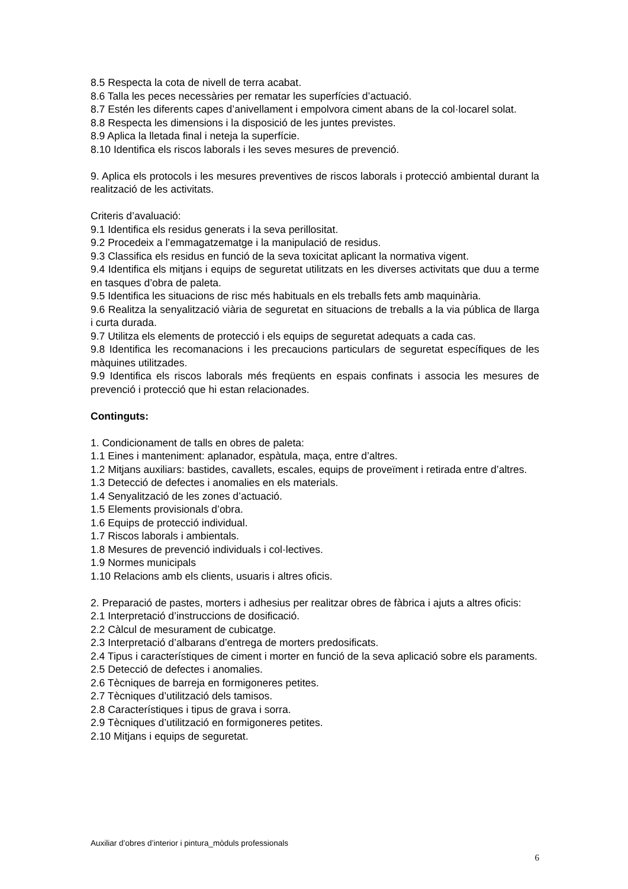8.5 Respecta la cota de nivell de terra acabat.
8.6 Talla les peces necessàries per rematar les superfícies d’actuació.
8.7 Estén les diferents capes d’anivellament i empolvora ciment abans de la col·locarel solat.
8.8 Respecta les dimensions i la disposició de les juntes previstes.
8.9 Aplica la lletada final i neteja la superfície.
8.10 Identifica els riscos laborals i les seves mesures de prevenció.
9. Aplica els protocols i les mesures preventives de riscos laborals i protecció ambiental durant la realització de les activitats.
Criteris d’avaluació:
9.1 Identifica els residus generats i la seva perillositat.
9.2 Procedeix a l’emmagatzematge i la manipulació de residus.
9.3 Classifica els residus en funció de la seva toxicitat aplicant la normativa vigent.
9.4 Identifica els mitjans i equips de seguretat utilitzats en les diverses activitats que duu a terme en tasques d’obra de paleta.
9.5 Identifica les situacions de risc més habituals en els treballs fets amb maquinària.
9.6 Realitza la senyalització viària de seguretat en situacions de treballs a la via pública de llarga i curta durada.
9.7 Utilitza els elements de protecció i els equips de seguretat adequats a cada cas.
9.8 Identifica les recomanacions i les precaucions particulars de seguretat específiques de les màquines utilitzades.
9.9 Identifica els riscos laborals més freqüents en espais confinats i associa les mesures de prevenció i protecció que hi estan relacionades.
Continguts:
1. Condicionament de talls en obres de paleta:
1.1 Eines i manteniment: aplanador, espàtula, maça, entre d’altres.
1.2 Mitjans auxiliars: bastides, cavallets, escales, equips de proveïment i retirada entre d’altres.
1.3 Detecció de defectes i anomalies en els materials.
1.4 Senyalització de les zones d’actuació.
1.5 Elements provisionals d’obra.
1.6 Equips de protecció individual.
1.7 Riscos laborals i ambientals.
1.8 Mesures de prevenció individuals i col·lectives.
1.9 Normes municipals
1.10 Relacions amb els clients, usuaris i altres oficis.
2. Preparació de pastes, morters i adhesius per realitzar obres de fàbrica i ajuts a altres oficis:
2.1 Interpretació d’instruccions de dosificació.
2.2 Càlcul de mesurament de cubicatge.
2.3 Interpretació d’albarans d’entrega de morters predosificats.
2.4 Tipus i característiques de ciment i morter en funció de la seva aplicació sobre els paraments.
2.5 Detecció de defectes i anomalies.
2.6 Tècniques de barreja en formigoneres petites.
2.7 Tècniques d’utilització dels tamisos.
2.8 Característiques i tipus de grava i sorra.
2.9 Tècniques d’utilització en formigoneres petites.
2.10 Mitjans i equips de seguretat.
Auxiliar d’obres d’interior i pintura_mòduls professionals
6